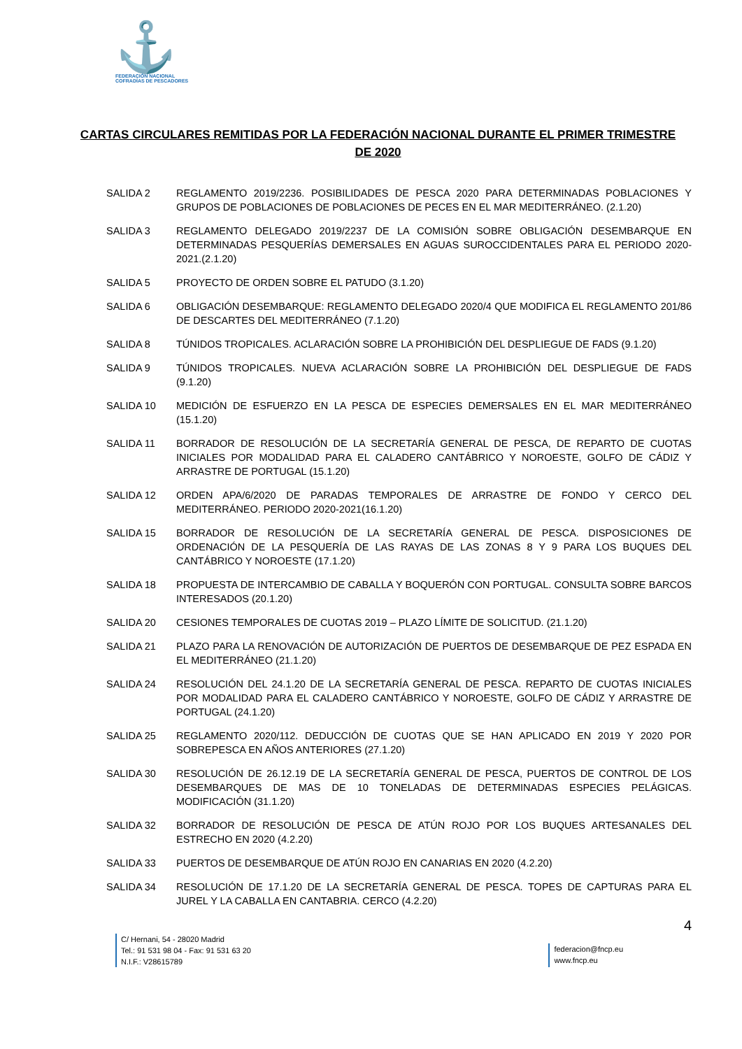⚓
FEDERACIÓN NACIONAL
COFRADÍAS DE PESCADORES
CARTAS CIRCULARES REMITIDAS POR LA FEDERACIÓN NACIONAL DURANTE EL PRIMER TRIMESTRE DE 2020
SALIDA 2 REGLAMENTO 2019/2236. POSIBILIDADES DE PESCA 2020 PARA DETERMINADAS POBLACIONES Y GRUPOS DE POBLACIONES DE POBLACIONES DE PECES EN EL MAR MEDITERRÁNEO. (2.1.20)
SALIDA 3 REGLAMENTO DELEGADO 2019/2237 DE LA COMISIÓN SOBRE OBLIGACIÓN DESEMBARQUE EN DETERMINADAS PESQUERÍAS DEMERSALES EN AGUAS SUROCCIDENTALES PARA EL PERIODO 2020-2021.(2.1.20)
SALIDA 5 PROYECTO DE ORDEN SOBRE EL PATUDO (3.1.20)
SALIDA 6 OBLIGACIÓN DESEMBARQUE: REGLAMENTO DELEGADO 2020/4 QUE MODIFICA EL REGLAMENTO 201/86 DE DESCARTES DEL MEDITERRÁNEO (7.1.20)
SALIDA 8 TÚNIDOS TROPICALES. ACLARACIÓN SOBRE LA PROHIBICIÓN DEL DESPLIEGUE DE FADS (9.1.20)
SALIDA 9 TÚNIDOS TROPICALES. NUEVA ACLARACIÓN SOBRE LA PROHIBICIÓN DEL DESPLIEGUE DE FADS (9.1.20)
SALIDA 10 MEDICIÓN DE ESFUERZO EN LA PESCA DE ESPECIES DEMERSALES EN EL MAR MEDITERRÁNEO (15.1.20)
SALIDA 11 BORRADOR DE RESOLUCIÓN DE LA SECRETARÍA GENERAL DE PESCA, DE REPARTO DE CUOTAS INICIALES POR MODALIDAD PARA EL CALADERO CANTÁBRICO Y NOROESTE, GOLFO DE CÁDIZ Y ARRASTRE DE PORTUGAL (15.1.20)
SALIDA 12 ORDEN APA/6/2020 DE PARADAS TEMPORALES DE ARRASTRE DE FONDO Y CERCO DEL MEDITERRÁNEO. PERIODO 2020-2021(16.1.20)
SALIDA 15 BORRADOR DE RESOLUCIÓN DE LA SECRETARÍA GENERAL DE PESCA. DISPOSICIONES DE ORDENACIÓN DE LA PESQUERÍA DE LAS RAYAS DE LAS ZONAS 8 Y 9 PARA LOS BUQUES DEL CANTÁBRICO Y NOROESTE (17.1.20)
SALIDA 18 PROPUESTA DE INTERCAMBIO DE CABALLA Y BOQUERÓN CON PORTUGAL. CONSULTA SOBRE BARCOS INTERESADOS (20.1.20)
SALIDA 20 CESIONES TEMPORALES DE CUOTAS 2019 – PLAZO LÍMITE DE SOLICITUD. (21.1.20)
SALIDA 21 PLAZO PARA LA RENOVACIÓN DE AUTORIZACIÓN DE PUERTOS DE DESEMBARQUE DE PEZ ESPADA EN EL MEDITERRÁNEO (21.1.20)
SALIDA 24 RESOLUCIÓN DEL 24.1.20 DE LA SECRETARÍA GENERAL DE PESCA. REPARTO DE CUOTAS INICIALES POR MODALIDAD PARA EL CALADERO CANTÁBRICO Y NOROESTE, GOLFO DE CÁDIZ Y ARRASTRE DE PORTUGAL (24.1.20)
SALIDA 25 REGLAMENTO 2020/112. DEDUCCIÓN DE CUOTAS QUE SE HAN APLICADO EN 2019 Y 2020 POR SOBREPESCA EN AÑOS ANTERIORES (27.1.20)
SALIDA 30 RESOLUCIÓN DE 26.12.19 DE LA SECRETARÍA GENERAL DE PESCA, PUERTOS DE CONTROL DE LOS DESEMBARQUES DE MAS DE 10 TONELADAS DE DETERMINADAS ESPECIES PELÁGICAS. MODIFICACIÓN (31.1.20)
SALIDA 32 BORRADOR DE RESOLUCIÓN DE PESCA DE ATÚN ROJO POR LOS BUQUES ARTESANALES DEL ESTRECHO EN 2020 (4.2.20)
SALIDA 33 PUERTOS DE DESEMBARQUE DE ATÚN ROJO EN CANARIAS EN 2020 (4.2.20)
SALIDA 34 RESOLUCIÓN DE 17.1.20 DE LA SECRETARÍA GENERAL DE PESCA. TOPES DE CAPTURAS PARA EL JUREL Y LA CABALLA EN CANTABRIA. CERCO (4.2.20)
4
C/ Hernani, 54 - 28020 Madrid
Tel.: 91 531 98 04 - Fax: 91 531 63 20
N.I.F.: V28615789
federacion@fncp.eu
www.fncp.eu